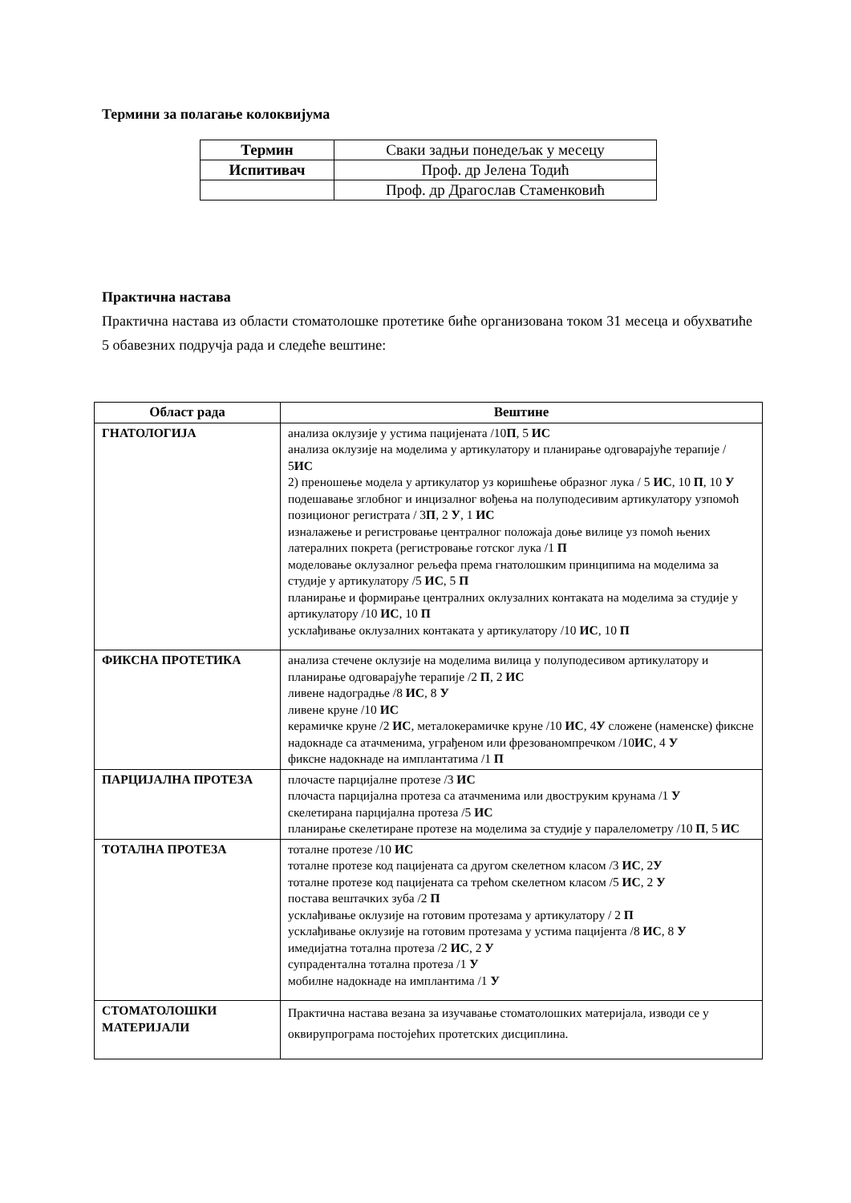Термини за полагање колоквијума
| Термин | Сваки задњи понедељак у месецу |
| Испитивач | Проф. др Јелена Тодић |
| | Проф. др Драгослав Стаменковић |
Практична настава
Практична настава из области стоматолошке протетике биће организована током 31 месеца и обухватиће 5 обавезних подручја рада и следеће вештине:
| Област рада | Вештине |
| --- | --- |
| ГНАТОЛОГИЈА | анализа оклузије у устима пацијената /10 П , 5 ИС анализа оклузије на моделима у артикулатору и планирање одговарајуће терапије / 5 ИС 2) преношење модела у артикулатор уз коришћење образног лука / 5 ИС , 10 П , 10 У подешавање зглобног и инцизалног вођења на полуподесивим артикулатору узпомоћ позиционог регистрата / 3 П , 2 У , 1 ИС изналажење и регистровање централног положаја доње вилице уз помоћ њених латералних покрета (регистровање готског лука /1 П моделовање оклузалног рељефа према гнатолошким принципима на моделима за студије у артикулатору /5 ИС , 5 П планирање и формирање централних оклузалних контаката на моделима за студије у артикулатору /10 ИС , 10 П усклађивање оклузалних контаката у артикулатору /10 ИС , 10 П |
| ФИКСНА ПРОТЕТИКА | анализа стечене оклузије на моделима вилица у полуподесивом артикулатору и планирање одговарајуће терапије /2 П , 2 ИС ливене надоградње /8 ИС , 8 У ливене круне /10 ИС керамичке круне /2 ИС , металокерамичке круне /10 ИС , 4 У сложене (наменске) фиксне надокнаде са атачменима, уграђеном или фрезованомпречком /10 ИС , 4 У фиксне надокнаде на имплантатима /1 П |
| ПАРЦИЈАЛНА ПРОТЕЗА | плочасте парцијалне протезе /3 ИС плочаста парцијална протеза са атачменима или двоструким крунама /1 У скелетирана парцијална протеза /5 ИС планирање скелетиране протезе на моделима за студије у паралелометру /10 П , 5 ИС |
| ТОТАЛНА ПРОТЕЗА | тоталне протезе /10 ИС тоталне протезе код пацијената са другом скелетном класом /3 ИС , 2 У тоталне протезе код пацијената са трећом скелетном класом /5 ИС , 2 У постава вештачких зуба /2 П усклађивање оклузије на готовим протезама у артикулатору / 2 П усклађивање оклузије на готовим протезама у устима пацијента /8 ИС , 8 У имедијатна тотална протеза /2 ИС , 2 У супрадентална тотална протеза /1 У мобилне надокнаде на имплантима /1 У |
| СТОМАТОЛОШКИ МАТЕРИЈАЛИ | Практична настава везана за изучавање стоматолошких материјала, изводи се у оквирупрограма постојећих протетских дисциплина. |